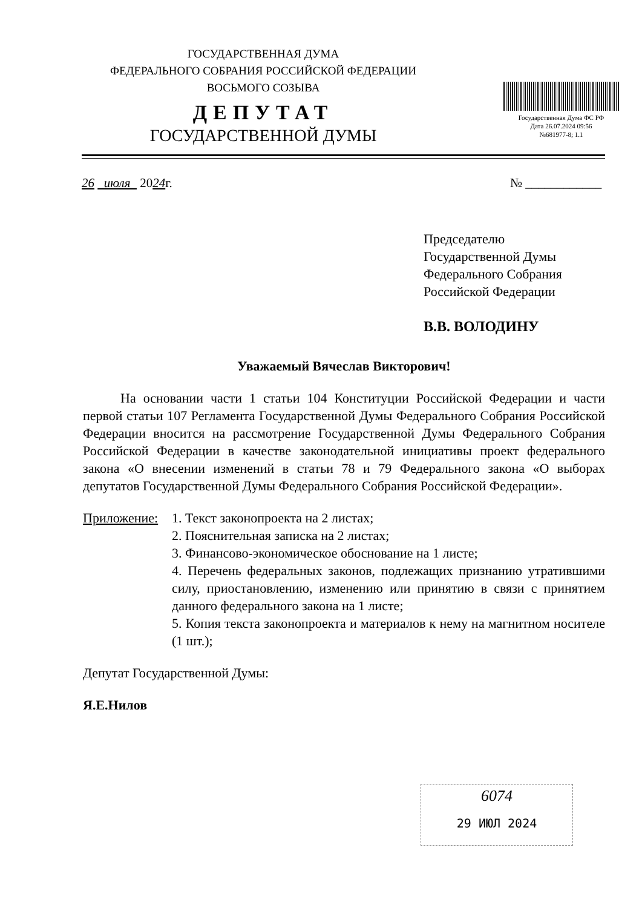ГОСУДАРСТВЕННАЯ ДУМА
ФЕДЕРАЛЬНОГО СОБРАНИЯ РОССИЙСКОЙ ФЕДЕРАЦИИ
ВОСЬМОГО СОЗЫВА
ДЕПУТАТ
ГОСУДАРСТВЕННОЙ ДУМЫ
Государственная Дума ФС РФ
Дата 26.07.2024 09:56
№681977-8; 1.1
26 июля 2024г. № ____________
Председателю
Государственной Думы
Федерального Собрания
Российской Федерации
В.В. ВОЛОДИНУ
Уважаемый Вячеслав Викторович!
На основании части 1 статьи 104 Конституции Российской Федерации и части первой статьи 107 Регламента Государственной Думы Федерального Собрания Российской Федерации вносится на рассмотрение Государственной Думы Федерального Собрания Российской Федерации в качестве законодательной инициативы проект федерального закона «О внесении изменений в статьи 78 и 79 Федерального закона «О выборах депутатов Государственной Думы Федерального Собрания Российской Федерации».
Приложение: 1. Текст законопроекта на 2 листах;
2. Пояснительная записка на 2 листах;
3. Финансово-экономическое обоснование на 1 листе;
4. Перечень федеральных законов, подлежащих признанию утратившими силу, приостановлению, изменению или принятию в связи с принятием данного федерального закона на 1 листе;
5. Копия текста законопроекта и материалов к нему на магнитном носителе (1 шт.);
Депутат Государственной Думы:
Я.Е.Нилов
6074
29 ИЮЛ 2024